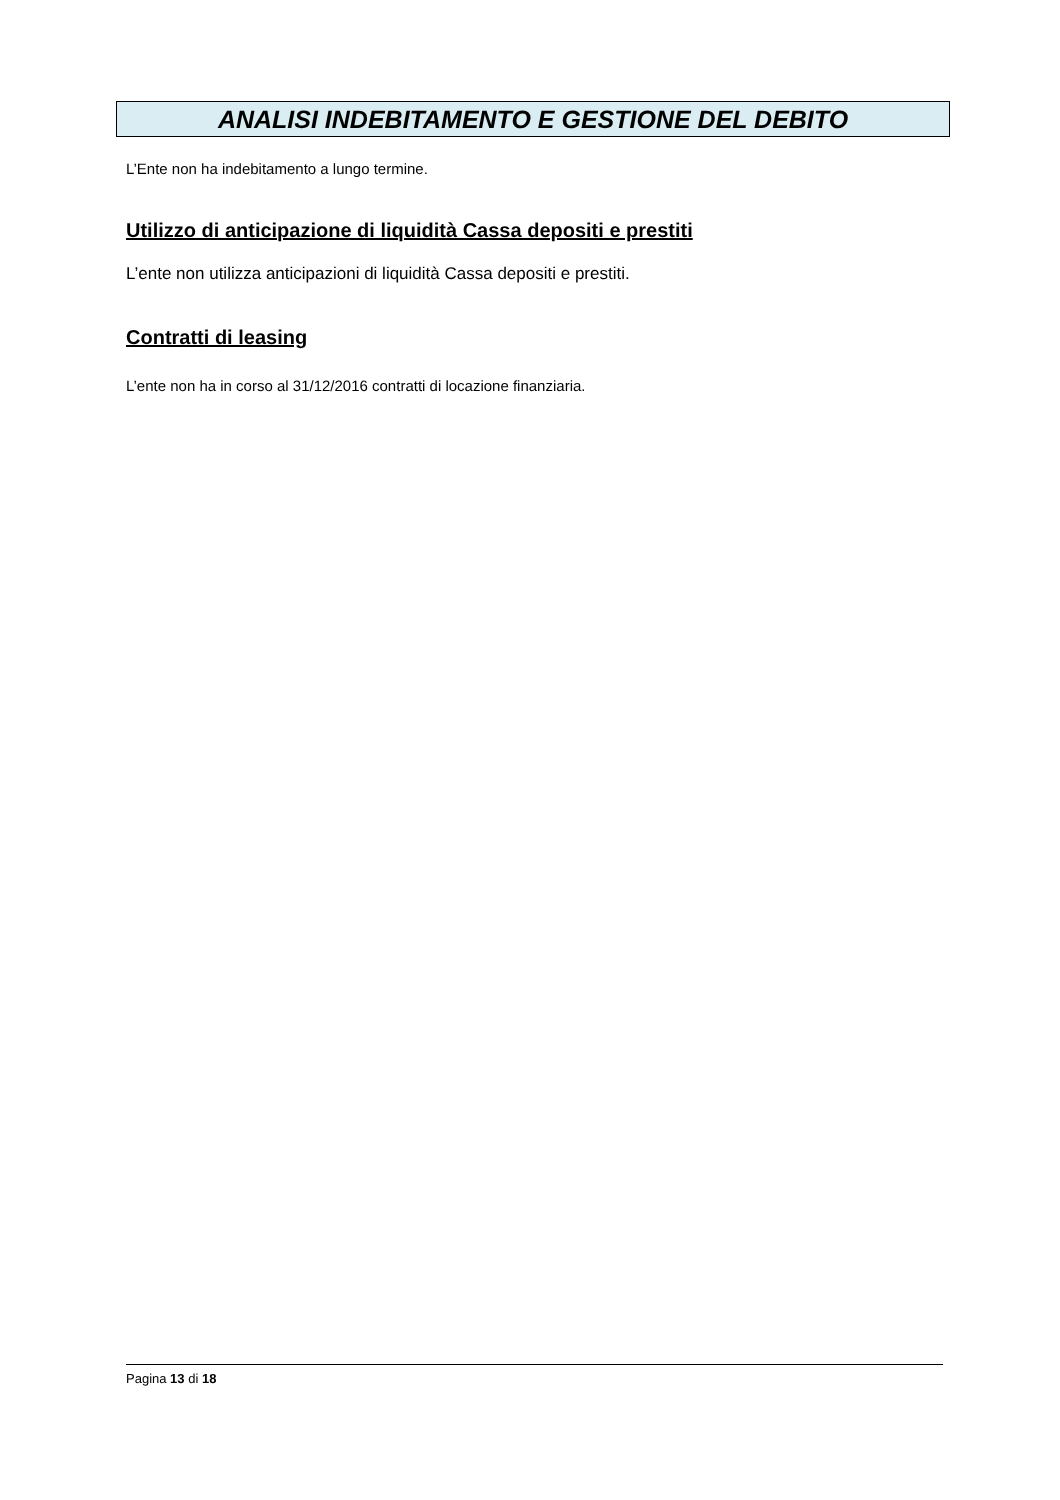ANALISI INDEBITAMENTO E GESTIONE DEL DEBITO
L’Ente non ha indebitamento a lungo termine.
Utilizzo di anticipazione di liquidità Cassa depositi e prestiti
L’ente non utilizza anticipazioni di liquidità Cassa depositi e prestiti.
Contratti di leasing
L’ente non ha in corso al 31/12/2016 contratti di locazione finanziaria.
Pagina 13 di 18